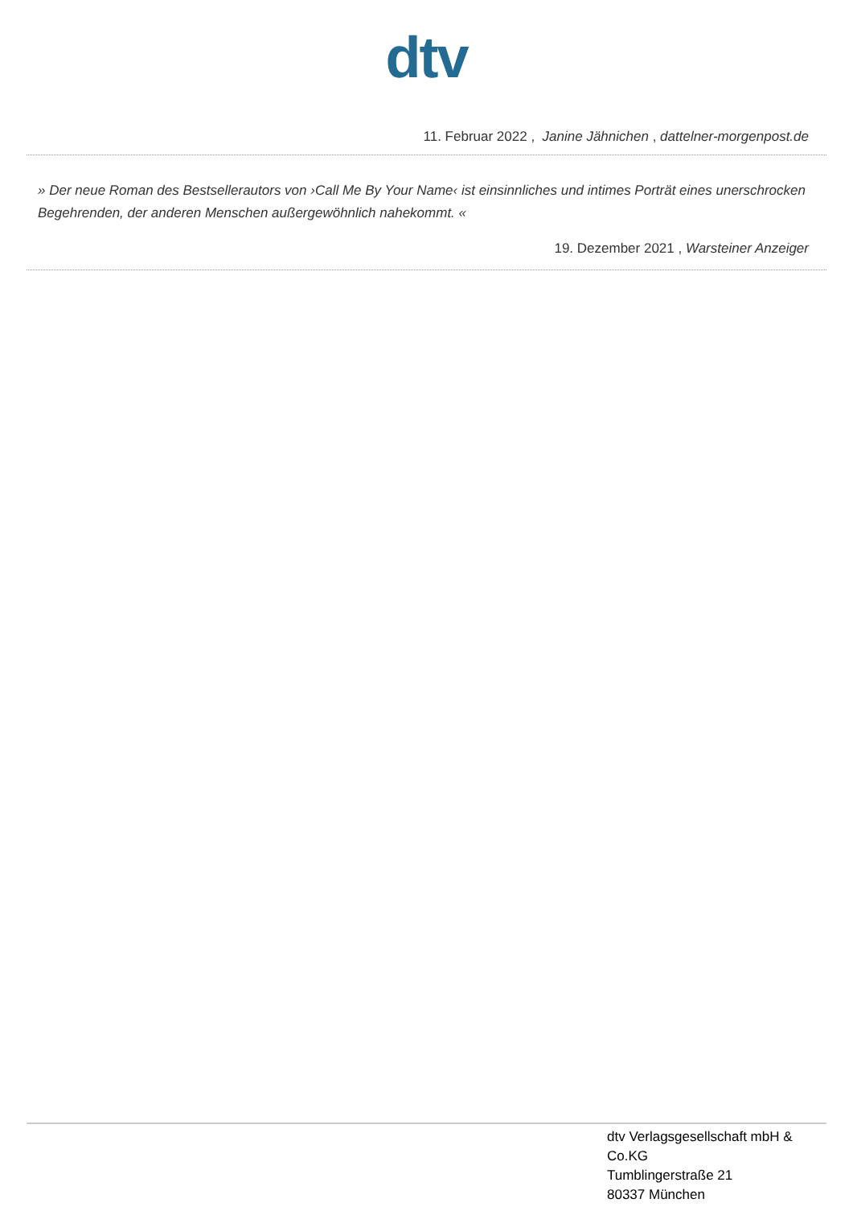dtv
11. Februar 2022 , Janine Jähnichen , dattelner-morgenpost.de
» Der neue Roman des Bestsellerautors von ›Call Me By Your Name‹ ist einsinnliches und intimes Porträt eines unerschrocken Begehrenden, der anderen Menschen außergewöhnlich nahekommt. «
19. Dezember 2021 , Warsteiner Anzeiger
dtv Verlagsgesellschaft mbH &
Co.KG
Tumblingerstraße 21
80337 München